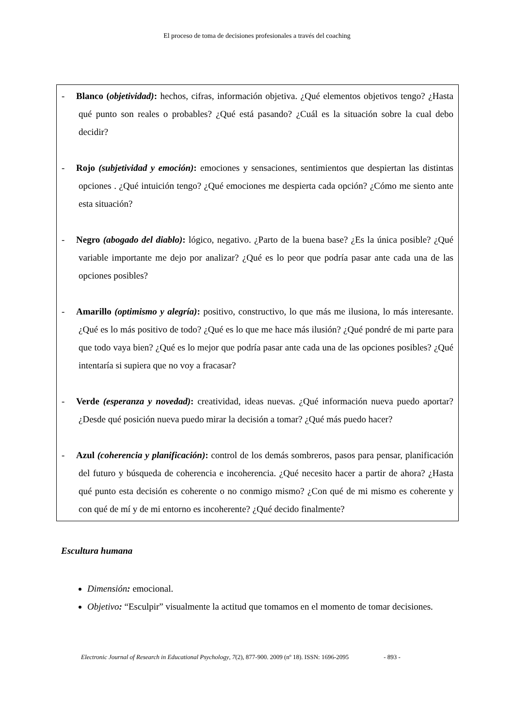El proceso de toma de decisiones profesionales a través del coaching
- Blanco (objetividad): hechos, cifras, información objetiva. ¿Qué elementos objetivos tengo? ¿Hasta qué punto son reales o probables? ¿Qué está pasando? ¿Cuál es la situación sobre la cual debo decidir?
- Rojo (subjetividad y emoción): emociones y sensaciones, sentimientos que despiertan las distintas opciones . ¿Qué intuición tengo? ¿Qué emociones me despierta cada opción? ¿Cómo me siento ante esta situación?
- Negro (abogado del diablo): lógico, negativo. ¿Parto de la buena base? ¿Es la única posible? ¿Qué variable importante me dejo por analizar? ¿Qué es lo peor que podría pasar ante cada una de las opciones posibles?
- Amarillo (optimismo y alegría): positivo, constructivo, lo que más me ilusiona, lo más interesante. ¿Qué es lo más positivo de todo? ¿Qué es lo que me hace más ilusión? ¿Qué pondré de mi parte para que todo vaya bien? ¿Qué es lo mejor que podría pasar ante cada una de las opciones posibles? ¿Qué intentaría si supiera que no voy a fracasar?
- Verde (esperanza y novedad): creatividad, ideas nuevas. ¿Qué información nueva puedo aportar? ¿Desde qué posición nueva puedo mirar la decisión a tomar? ¿Qué más puedo hacer?
- Azul (coherencia y planificación): control de los demás sombreros, pasos para pensar, planificación del futuro y búsqueda de coherencia e incoherencia. ¿Qué necesito hacer a partir de ahora? ¿Hasta qué punto esta decisión es coherente o no conmigo mismo? ¿Con qué de mi mismo es coherente y con qué de mí y de mi entorno es incoherente? ¿Qué decido finalmente?
Escultura humana
Dimensión: emocional.
Objetivo: “Esculpir” visualmente la actitud que tomamos en el momento de tomar decisiones.
Electronic Journal of Research in Educational Psychology, 7(2), 877-900. 2009 (nº 18). ISSN: 1696-2095 - 893 -